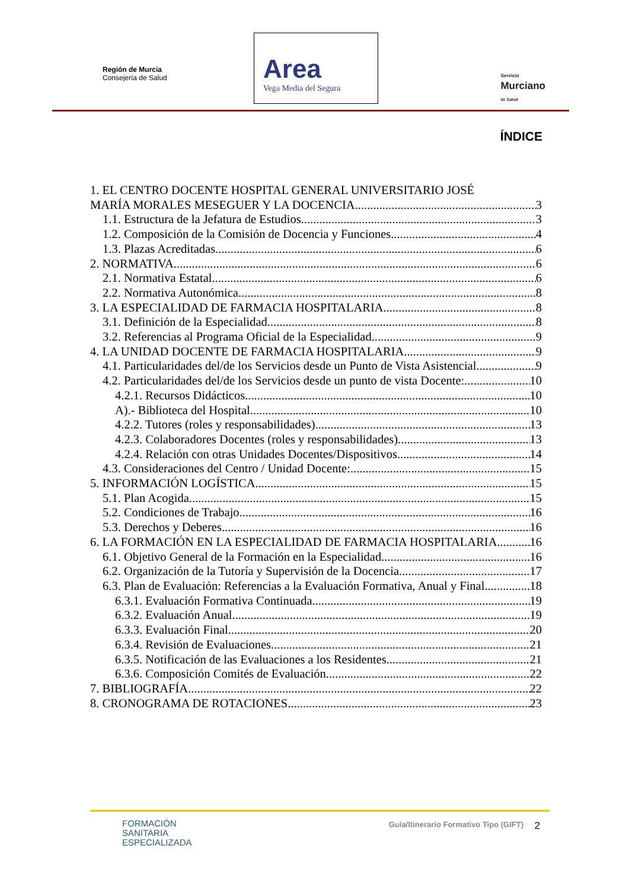Región de Murcia
Consejería de Salud
Area
Vega Media del Segura
Servicio
Murciano
de Salud
ÍNDICE
1. EL CENTRO DOCENTE HOSPITAL GENERAL UNIVERSITARIO JOSÉ
MARÍA MORALES MESEGUER Y LA DOCENCIA 3
1.1. Estructura de la Jefatura de Estudios. 3
1.2. Composición de la Comisión de Docencia y Funciones. 4
1.3. Plazas Acreditadas. 6
2. NORMATIVA 6
2.1. Normativa Estatal 6
2.2. Normativa Autonómica 8
3. LA ESPECIALIDAD DE FARMACIA HOSPITALARIA 8
3.1. Definición de la Especialidad. 8
3.2. Referencias al Programa Oficial de la Especialidad. 9
4. LA UNIDAD DOCENTE DE FARMACIA HOSPITALARIA 9
4.1. Particularidades del/de los Servicios desde un Punto de Vista Asistencial. 9
4.2. Particularidades del/de los Servicios desde un punto de vista Docente: 10
4.2.1. Recursos Didácticos. 10
A).- Biblioteca del Hospital 10
4.2.2. Tutores (roles y responsabilidades). 13
4.2.3. Colaboradores Docentes (roles y responsabilidades). 13
4.2.4. Relación con otras Unidades Docentes/Dispositivos. 14
4.3. Consideraciones del Centro / Unidad Docente: 15
5. INFORMACIÓN LOGÍSTICA 15
5.1. Plan Acogida 15
5.2. Condiciones de Trabajo 16
5.3. Derechos y Deberes 16
6. LA FORMACIÓN EN LA ESPECIALIDAD DE FARMACIA HOSPITALARIA 16
6.1. Objetivo General de la Formación en la Especialidad. 16
6.2. Organización de la Tutoría y Supervisión de la Docencia. 17
6.3. Plan de Evaluación: Referencias a la Evaluación Formativa, Anual y Final. 18
6.3.1. Evaluación Formativa Continuada 19
6.3.2. Evaluación Anual 19
6.3.3. Evaluación Final 20
6.3.4. Revisión de Evaluaciones 21
6.3.5. Notificación de las Evaluaciones a los Residentes 21
6.3.6. Composición Comités de Evaluación 22
7. BIBLIOGRAFÍA 22
8. CRONOGRAMA DE ROTACIONES 23
FORMACIÓN
SANITARIA
ESPECIALIZADA
Guía/Itinerario Formativo Tipo (GIFT)
2